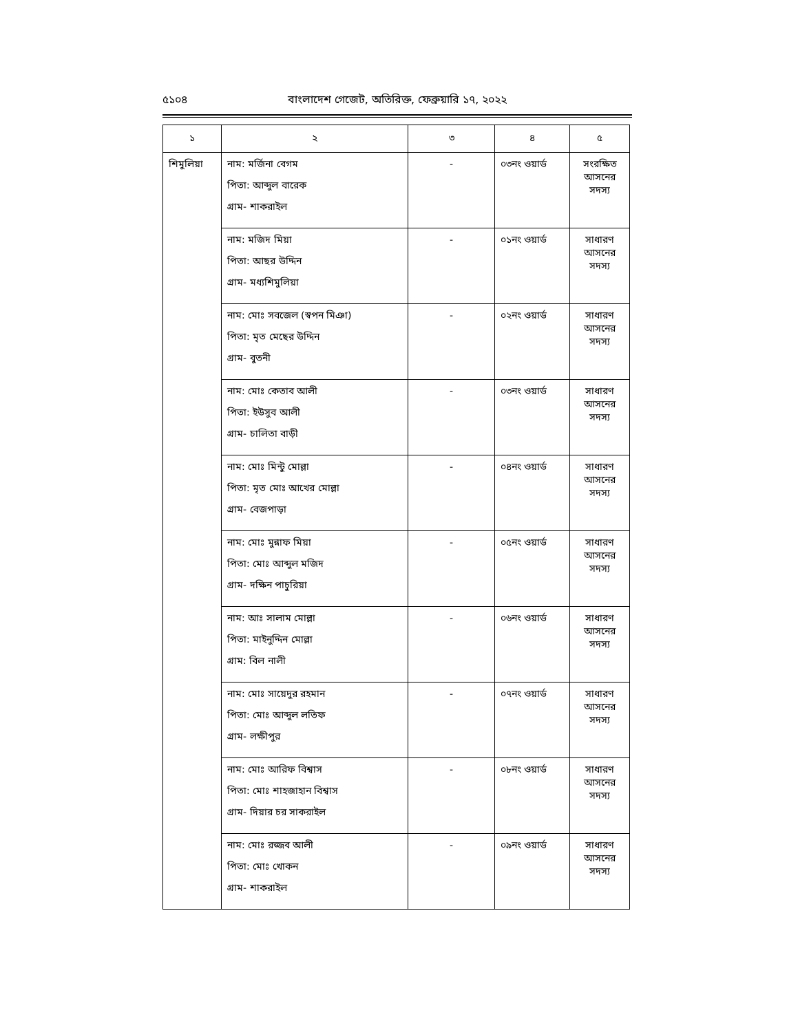৫১০৪ বাংলাদেশ গেজেট, অতিরিক্ত, ফেব্রুয়ারি ১৭, ২০২২
| ১ | ২ | ৩ | ৪ | ৫ |
| --- | --- | --- | --- | --- |
| শিমুলিয়া | নাম: মর্জিনা বেগম পিতা: আব্দুল বারেক গ্রাম- শাকরাইল | - | ০৩নং ওয়ার্ড | সংরক্ষিত আসনের সদস্য |
| | নাম: মজিদ মিয়া পিতা: আছর উদ্দিন গ্রাম- মধ্যশিমুলিয়া | - | ০১নং ওয়ার্ড | সাধারণ আসনের সদস্য |
| | নাম: মোঃ সবজেল (স্বপন মিঞা) পিতা: মৃত মেছের উদ্দিন গ্রাম- বুতনী | - | ০২নং ওয়ার্ড | সাধারণ আসনের সদস্য |
| | নাম: মোঃ কেতাব আলী পিতা: ইউসুব আলী গ্রাম- চালিতা বাড়ী | - | ০৩নং ওয়ার্ড | সাধারণ আসনের সদস্য |
| | নাম: মোঃ মিন্টু মোল্লা পিতা: মৃত মোঃ আখের মোল্লা গ্রাম- বেজপাড়া | - | ০৪নং ওয়ার্ড | সাধারণ আসনের সদস্য |
| | নাম: মোঃ মুন্নাফ মিয়া পিতা: মোঃ আব্দুল মজিদ গ্রাম- দক্ষিন পাচুরিয়া | - | ০৫নং ওয়ার্ড | সাধারণ আসনের সদস্য |
| | নাম: আঃ সালাম মোল্লা পিতা: মাইনুদ্দিন মোল্লা গ্রাম: বিল নালী | - | ০৬নং ওয়ার্ড | সাধারণ আসনের সদস্য |
| | নাম: মোঃ সায়েদুর রহমান পিতা: মোঃ আব্দুল লতিফ গ্রাম- লক্ষীপুর | - | ০৭নং ওয়ার্ড | সাধারণ আসনের সদস্য |
| | নাম: মোঃ আরিফ বিশ্বাস পিতা: মোঃ শাহজাহান বিশ্বাস গ্রাম- দিয়ার চর সাকরাইল | - | ০৮নং ওয়ার্ড | সাধারণ আসনের সদস্য |
| | নাম: মোঃ রজ্জব আলী পিতা: মোঃ খোকন গ্রাম- শাকরাইল | - | ০৯নং ওয়ার্ড | সাধারণ আসনের সদস্য |